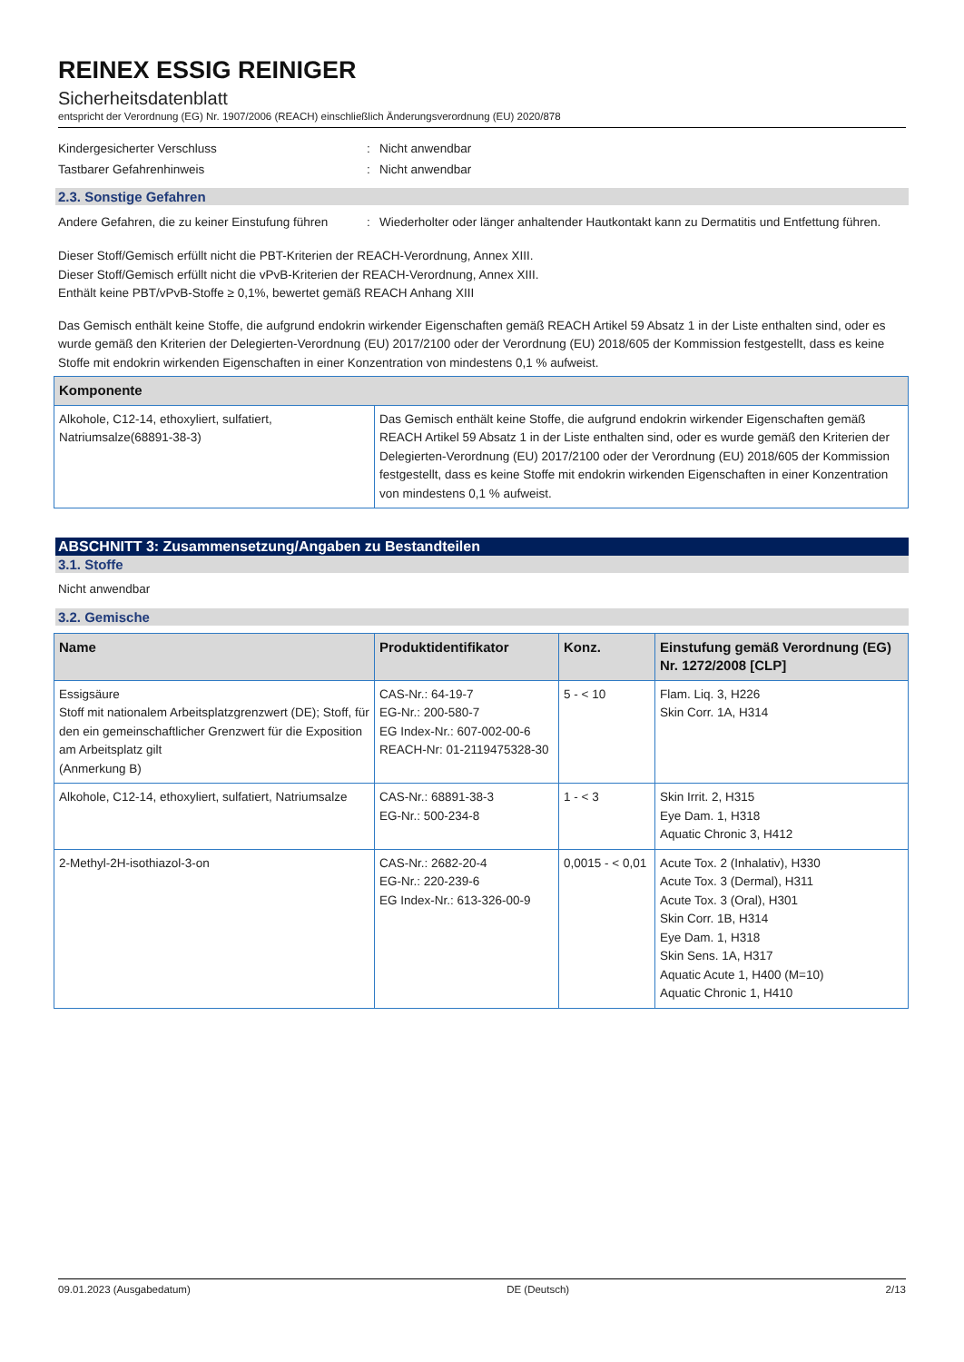REINEX ESSIG REINIGER
Sicherheitsdatenblatt
entspricht der Verordnung (EG) Nr. 1907/2006 (REACH) einschließlich Änderungsverordnung (EU) 2020/878
Kindergesicherter Verschluss: Nicht anwendbar
Tastbarer Gefahrenhinweis: Nicht anwendbar
2.3. Sonstige Gefahren
Andere Gefahren, die zu keiner Einstufung führen: Wiederholter oder länger anhaltender Hautkontakt kann zu Dermatitis und Entfettung führen.
Dieser Stoff/Gemisch erfüllt nicht die PBT-Kriterien der REACH-Verordnung, Annex XIII.
Dieser Stoff/Gemisch erfüllt nicht die vPvB-Kriterien der REACH-Verordnung, Annex XIII.
Enthält keine PBT/vPvB-Stoffe ≥ 0,1%, bewertet gemäß REACH Anhang XIII
Das Gemisch enthält keine Stoffe, die aufgrund endokrin wirkender Eigenschaften gemäß REACH Artikel 59 Absatz 1 in der Liste enthalten sind, oder es wurde gemäß den Kriterien der Delegierten-Verordnung (EU) 2017/2100 oder der Verordnung (EU) 2018/605 der Kommission festgestellt, dass es keine Stoffe mit endokrin wirkenden Eigenschaften in einer Konzentration von mindestens 0,1 % aufweist.
| Komponente | |
| --- | --- |
| Alkohole, C12-14, ethoxyliert, sulfatiert, Natriumsalze(68891-38-3) | Das Gemisch enthält keine Stoffe, die aufgrund endokrin wirkender Eigenschaften gemäß REACH Artikel 59 Absatz 1 in der Liste enthalten sind, oder es wurde gemäß den Kriterien der Delegierten-Verordnung (EU) 2017/2100 oder der Verordnung (EU) 2018/605 der Kommission festgestellt, dass es keine Stoffe mit endokrin wirkenden Eigenschaften in einer Konzentration von mindestens 0,1 % aufweist. |
ABSCHNITT 3: Zusammensetzung/Angaben zu Bestandteilen
3.1. Stoffe
Nicht anwendbar
3.2. Gemische
| Name | Produktidentifikator | Konz. | Einstufung gemäß Verordnung (EG) Nr. 1272/2008 [CLP] |
| --- | --- | --- | --- |
| Essigsäure Stoff mit nationalem Arbeitsplatzgrenzwert (DE); Stoff, für den ein gemeinschaftlicher Grenzwert für die Exposition am Arbeitsplatz gilt (Anmerkung B) | CAS-Nr.: 64-19-7 EG-Nr.: 200-580-7 EG Index-Nr.: 607-002-00-6 REACH-Nr: 01-2119475328-30 | 5 - < 10 | Flam. Liq. 3, H226 Skin Corr. 1A, H314 |
| Alkohole, C12-14, ethoxyliert, sulfatiert, Natriumsalze | CAS-Nr.: 68891-38-3 EG-Nr.: 500-234-8 | 1 - < 3 | Skin Irrit. 2, H315 Eye Dam. 1, H318 Aquatic Chronic 3, H412 |
| 2-Methyl-2H-isothiazol-3-on | CAS-Nr.: 2682-20-4 EG-Nr.: 220-239-6 EG Index-Nr.: 613-326-00-9 | 0,0015 - < 0,01 | Acute Tox. 2 (Inhalativ), H330 Acute Tox. 3 (Dermal), H311 Acute Tox. 3 (Oral), H301 Skin Corr. 1B, H314 Eye Dam. 1, H318 Skin Sens. 1A, H317 Aquatic Acute 1, H400 (M=10) Aquatic Chronic 1, H410 |
09.01.2023 (Ausgabedatum) DE (Deutsch) 2/13